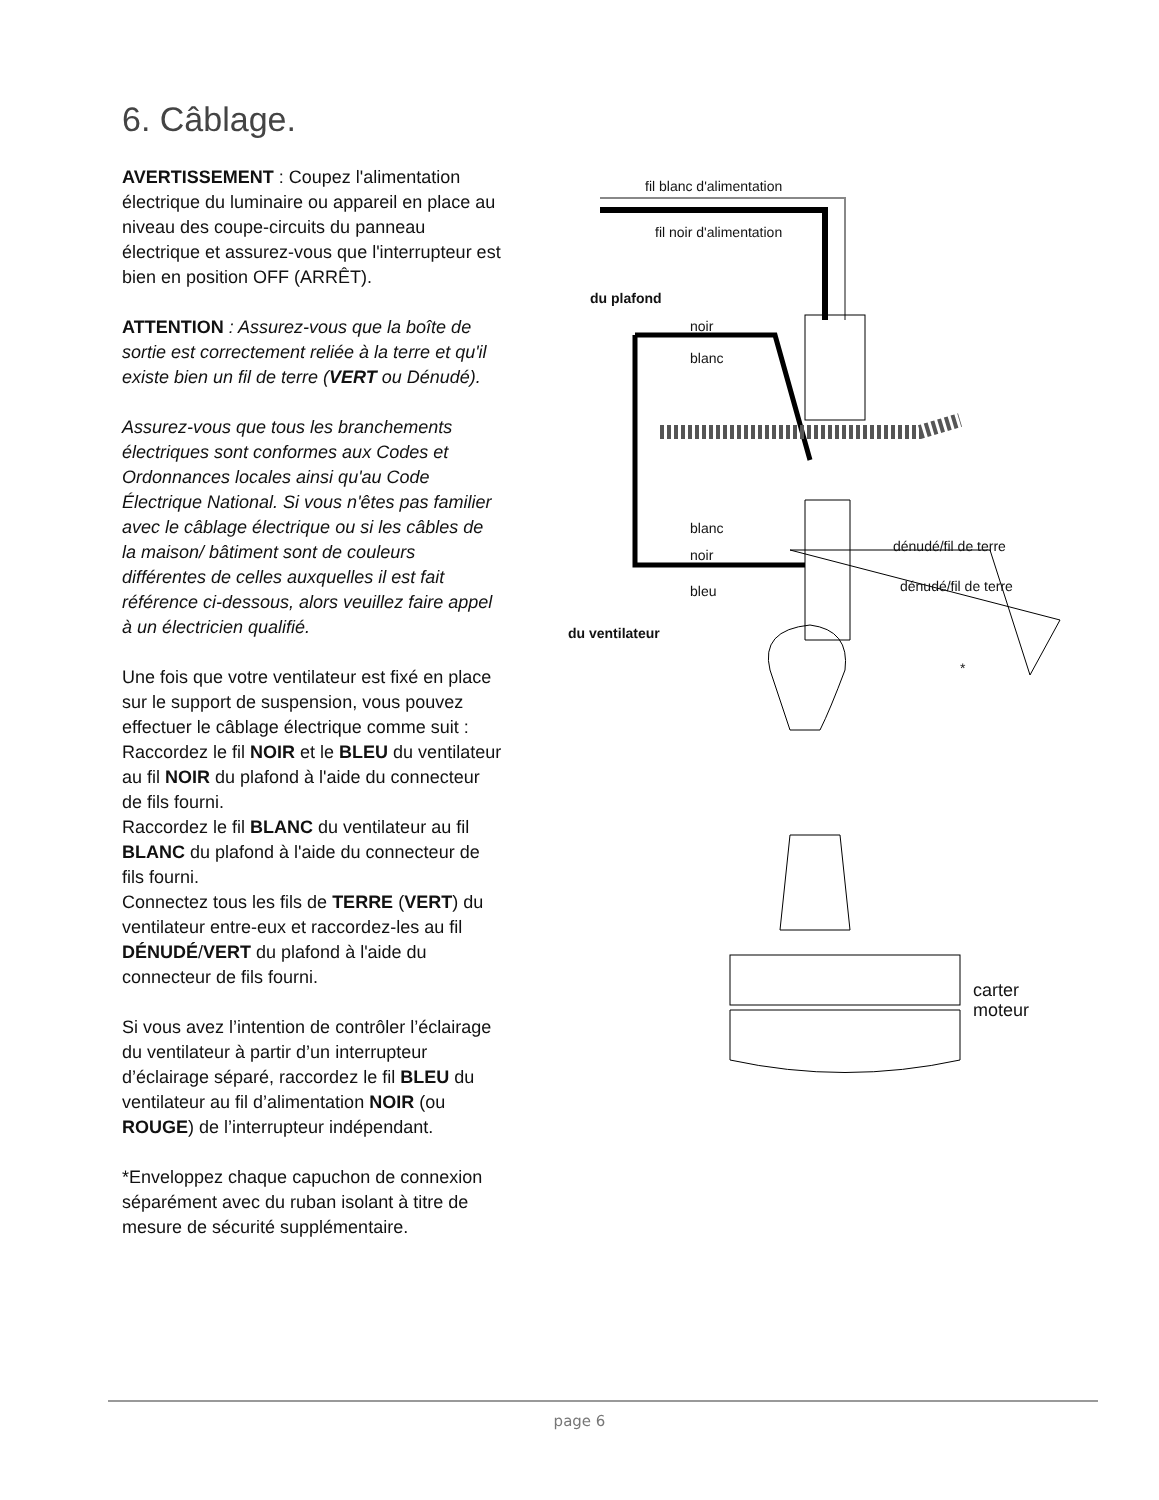6. Câblage.
AVERTISSEMENT : Coupez l'alimentation électrique du luminaire ou appareil en place au niveau des coupe-circuits du panneau électrique et assurez-vous que l'interrupteur est bien en position OFF (ARRÊT).
ATTENTION : Assurez-vous que la boîte de sortie est correctement reliée à la terre et qu'il existe bien un fil de terre (VERT ou Dénudé).
Assurez-vous que tous les branchements électriques sont conformes aux Codes et Ordonnances locales ainsi qu'au Code Électrique National. Si vous n'êtes pas familier avec le câblage électrique ou si les câbles de la maison/ bâtiment sont de couleurs différentes de celles auxquelles il est fait référence ci-dessous, alors veuillez faire appel à un électricien qualifié.
Une fois que votre ventilateur est fixé en place sur le support de suspension, vous pouvez effectuer le câblage électrique comme suit :
Raccordez le fil NOIR et le BLEU du ventilateur au fil NOIR du plafond à l'aide du connecteur de fils fourni.
Raccordez le fil BLANC du ventilateur au fil BLANC du plafond à l'aide du connecteur de fils fourni.
Connectez tous les fils de TERRE (VERT) du ventilateur entre-eux et raccordez-les au fil DÉNUDÉ/VERT du plafond à l'aide du connecteur de fils fourni.
Si vous avez l’intention de contrôler l’éclairage du ventilateur à partir d’un interrupteur d’éclairage séparé, raccordez le fil BLEU du ventilateur au fil d’alimentation NOIR (ou ROUGE) de l’interrupteur indépendant.
*Enveloppez chaque capuchon de connexion séparément avec du ruban isolant à titre de mesure de sécurité supplémentaire.
fil blanc d'alimentation
fil noir d'alimentation
du plafond
noir
blanc
blanc
noir
dénudé/fil de terre
dénudé/fil de terre bleu
du ventilateur
*
carter
moteur
page 6